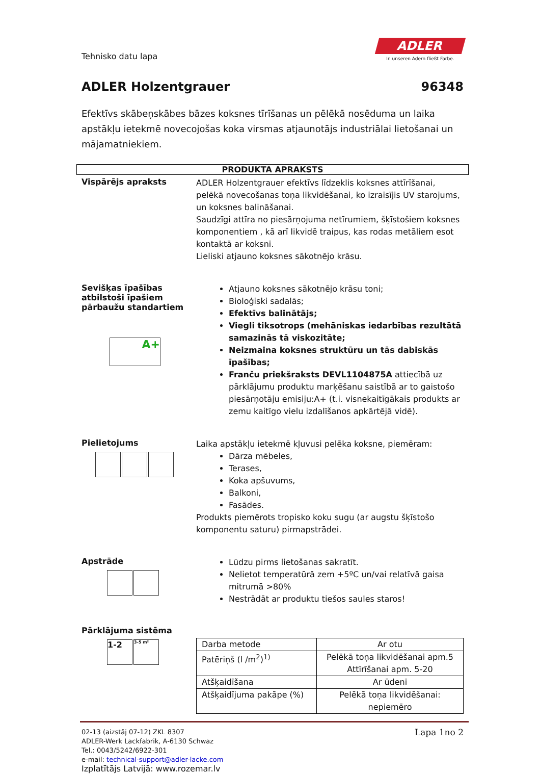Tehnisko datu lapa
ADLER
In unseren Adern fließt Farbe.
ADLER Holzentgrauer 96348
Efektīvs skābeņskābes bāzes koksnes tīrīšanas un pēlēkā nosēduma un laika apstākļu ietekmē novecojošas koka virsmas atjaunotājs industriālai lietošanai un mājamatniekiem.
PRODUKTA APRAKSTS
Vispārējs apraksts
ADLER Holzentgrauer efektīvs līdzeklis koksnes attīrīšanai, pelēkā novecošanas toņa likvidēšanai, ko izraisījis UV starojums, un koksnes balināšanai.
Saudzīgi attīra no piesārņojuma netīrumiem, šķīstošiem koksnes komponentiem , kā arī likvidē traipus, kas rodas metāliem esot kontaktā ar koksni.
Lieliski atjauno koksnes sākotnējo krāsu.
Sevišķas īpašības atbilstoši īpašiem pārbaužu standartiem
A+
Atjauno koksnes sākotnējo krāsu toni;
Bioloģiski sadalās;
Efektīvs balinātājs;
Viegli tiksotrops (mehāniskas iedarbības rezultātā samazinās tā viskozitāte;
Neizmaina koksnes struktūru un tās dabiskās īpašības;
Franču priekšraksts DEVL1104875A attiecībā uz pārklājumu produktu marķēšanu saistībā ar to gaistošo piesārņotāju emisiju:A+ (t.i. visnekaitīgākais produkts ar zemu kaitīgo vielu izdalīšanos apkārtējā vidē).
Pielietojums
Laika apstākļu ietekmē kļuvusi pelēka koksne, piemēram:
Dārza mēbeles,
Terases,
Koka apšuvums,
Balkoni,
Fasādes.
Produkts piemērots tropisko koku sugu (ar augstu šķīstošo komponentu saturu) pirmapstrādei.
Apstrāde
Lūdzu pirms lietošanas sakratīt.
Nelietot temperatūrā zem +5ºC un/vai relatīvā gaisa mitrumā >80%
Nestrādāt ar produktu tiešos saules staros!
Pārklājuma sistēma
1-2
3-5 m²
| Darba metode | Ar otu |
| Patēriņš (l /m<sup>2</sup>)<sup>1)</sup> | Pelēkā toņa likvidēšanai apm.5 Attīrīšanai apm. 5-20 |
| Atšķaidīšana | Ar ūdeni |
| Atšķaidījuma pakāpe (%) | Pelēkā toņa likvidēšanai: nepiemēro |
02-13 (aizstāj 07-12) ZKL 8307
ADLER-Werk Lackfabrik, A-6130 Schwaz
Tel.: 0043/5242/6922-301
e-mail: technical-support@adler-lacke.com
Izplatītājs Latvijā: www.rozemar.lv
Lapa 1no 2